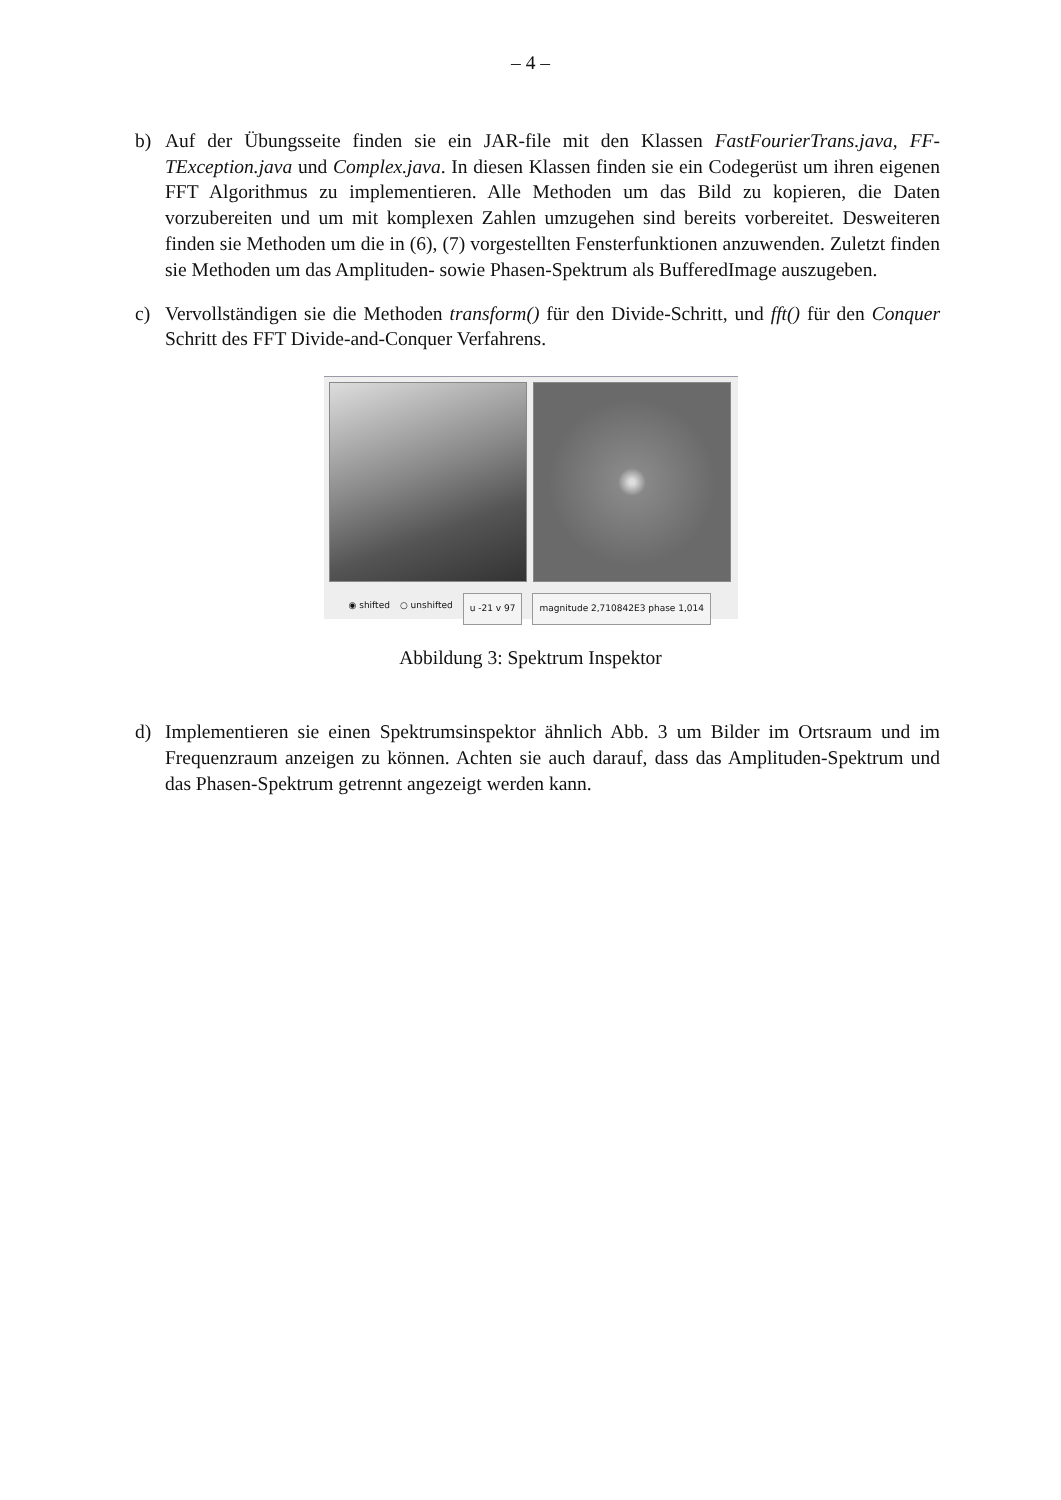– 4 –
b) Auf der Übungsseite finden sie ein JAR-file mit den Klassen FastFourierTrans.java, FF-TException.java und Complex.java. In diesen Klassen finden sie ein Codegerüst um ihren eigenen FFT Algorithmus zu implementieren. Alle Methoden um das Bild zu kopieren, die Daten vorzubereiten und um mit komplexen Zahlen umzugehen sind bereits vorbereitet. Desweiteren finden sie Methoden um die in (6), (7) vorgestellten Fensterfunktionen anzuwenden. Zuletzt finden sie Methoden um das Amplituden- sowie Phasen-Spektrum als BufferedImage auszugeben.
c) Vervollständigen sie die Methoden transform() für den Divide-Schritt, und fft() für den Conquer Schritt des FFT Divide-and-Conquer Verfahrens.
◉ shifted ○ unshifted u -21 v 97 magnitude 2,710842E3 phase 1,014
Abbildung 3: Spektrum Inspektor
d) Implementieren sie einen Spektrumsinspektor ähnlich Abb. 3 um Bilder im Ortsraum und im Frequenzraum anzeigen zu können. Achten sie auch darauf, dass das Amplituden-Spektrum und das Phasen-Spektrum getrennt angezeigt werden kann.